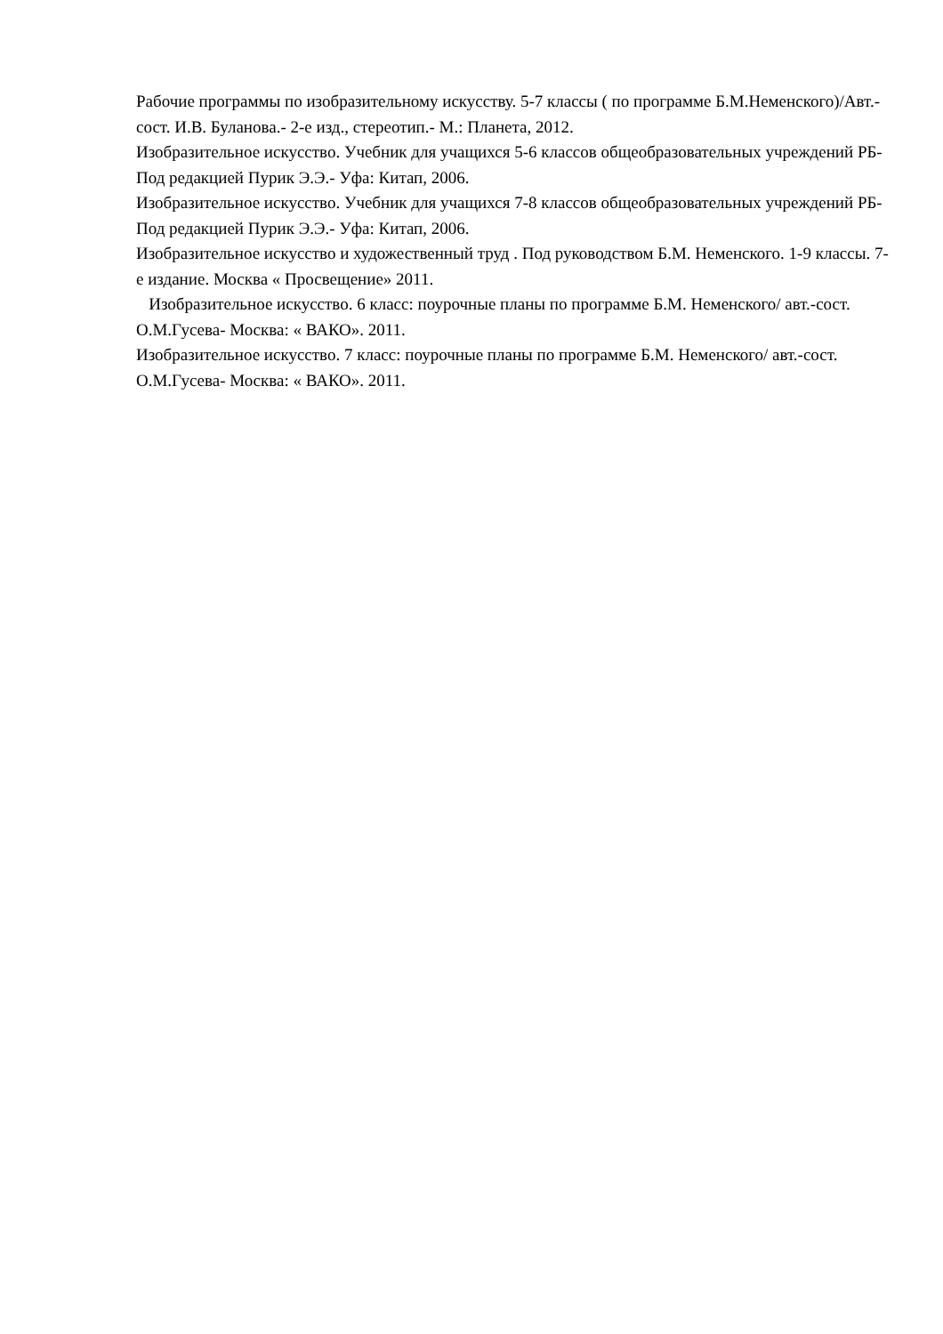Рабочие программы по изобразительному искусству. 5-7 классы ( по программе Б.М.Неменского)/Авт.-сост. И.В. Буланова.- 2-е изд., стереотип.- М.: Планета, 2012.
Изобразительное искусство. Учебник для учащихся 5-6 классов общеобразовательных учреждений РБ- Под редакцией Пурик Э.Э.- Уфа: Китап, 2006.
Изобразительное искусство. Учебник для учащихся 7-8 классов общеобразовательных учреждений РБ- Под редакцией Пурик Э.Э.- Уфа: Китап, 2006.
Изобразительное искусство и художественный труд . Под руководством Б.М. Неменского. 1-9 классы. 7-е издание. Москва « Просвещение» 2011.
Изобразительное искусство. 6 класс: поурочные планы по программе Б.М. Неменского/ авт.-сост. О.М.Гусева- Москва: « ВАКО». 2011.
Изобразительное искусство. 7 класс: поурочные планы по программе Б.М. Неменского/ авт.-сост. О.М.Гусева- Москва: « ВАКО». 2011.